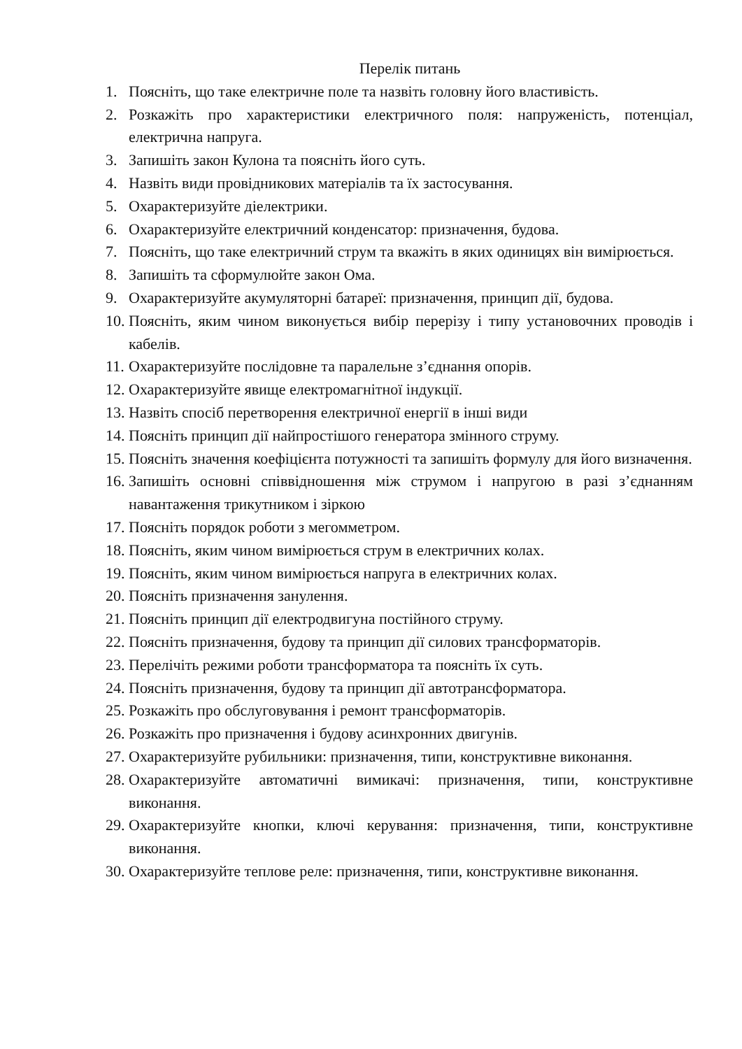Перелік питань
1. Поясніть, що таке електричне поле та назвіть головну його властивість.
2. Розкажіть про характеристики електричного поля: напруженість, потенціал, електрична напруга.
3. Запишіть закон Кулона та поясніть його суть.
4. Назвіть види провідникових матеріалів та їх застосування.
5. Охарактеризуйте діелектрики.
6. Охарактеризуйте електричний конденсатор: призначення, будова.
7. Поясніть, що таке електричний струм та вкажіть в яких одиницях він вимірюється.
8. Запишіть та сформулюйте закон Ома.
9. Охарактеризуйте акумуляторні батареї: призначення, принцип дії, будова.
10. Поясніть, яким чином виконується вибір перерізу і типу установочних проводів і кабелів.
11. Охарактеризуйте послідовне та паралельне з’єднання опорів.
12. Охарактеризуйте явище електромагнітної індукції.
13. Назвіть спосіб перетворення електричної енергії в інші види
14. Поясніть принцип дії найпростішого генератора змінного струму.
15. Поясніть значення коефіцієнта потужності та запишіть формулу для його визначення.
16. Запишіть основні співвідношення між струмом і напругою в разі з’єднанням навантаження трикутником і зіркою
17. Поясніть порядок роботи з мегомметром.
18. Поясніть, яким чином вимірюється струм в електричних колах.
19. Поясніть, яким чином вимірюється напруга в електричних колах.
20. Поясніть призначення занулення.
21. Поясніть принцип дії електродвигуна постійного струму.
22. Поясніть призначення, будову та принцип дії силових трансформаторів.
23. Перелічіть режими роботи трансформатора та поясніть їх суть.
24. Поясніть призначення, будову та принцип дії автотрансформатора.
25. Розкажіть про обслуговування і ремонт трансформаторів.
26. Розкажіть про призначення і будову асинхронних двигунів.
27. Охарактеризуйте рубильники: призначення, типи, конструктивне виконання.
28. Охарактеризуйте автоматичні вимикачі: призначення, типи, конструктивне виконання.
29. Охарактеризуйте кнопки, ключі керування: призначення, типи, конструктивне виконання.
30. Охарактеризуйте теплове реле: призначення, типи, конструктивне виконання.